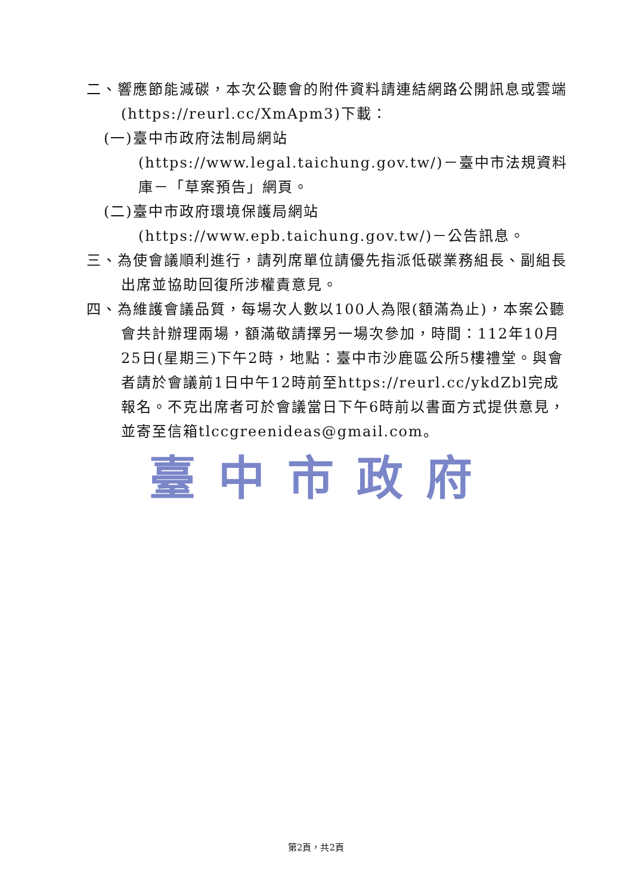二、響應節能減碳，本次公聽會的附件資料請連結網路公開訊息或雲端(https://reurl.cc/XmApm3)下載：
(一)臺中市政府法制局網站(https://www.legal.taichung.gov.tw/)－臺中市法規資料庫－「草案預告」網頁。
(二)臺中市政府環境保護局網站(https://www.epb.taichung.gov.tw/)－公告訊息。
三、為使會議順利進行，請列席單位請優先指派低碳業務組長、副組長出席並協助回復所涉權責意見。
四、為維護會議品質，每場次人數以100人為限(額滿為止)，本案公聽會共計辦理兩場，額滿敬請擇另一場次參加，時間：112年10月25日(星期三)下午2時，地點：臺中市沙鹿區公所5樓禮堂。與會者請於會議前1日中午12時前至https://reurl.cc/ykdZbl完成報名。不克出席者可於會議當日下午6時前以書面方式提供意見，並寄至信箱tlccgreenideas@gmail.com。
臺中市政府
第2頁，共2頁